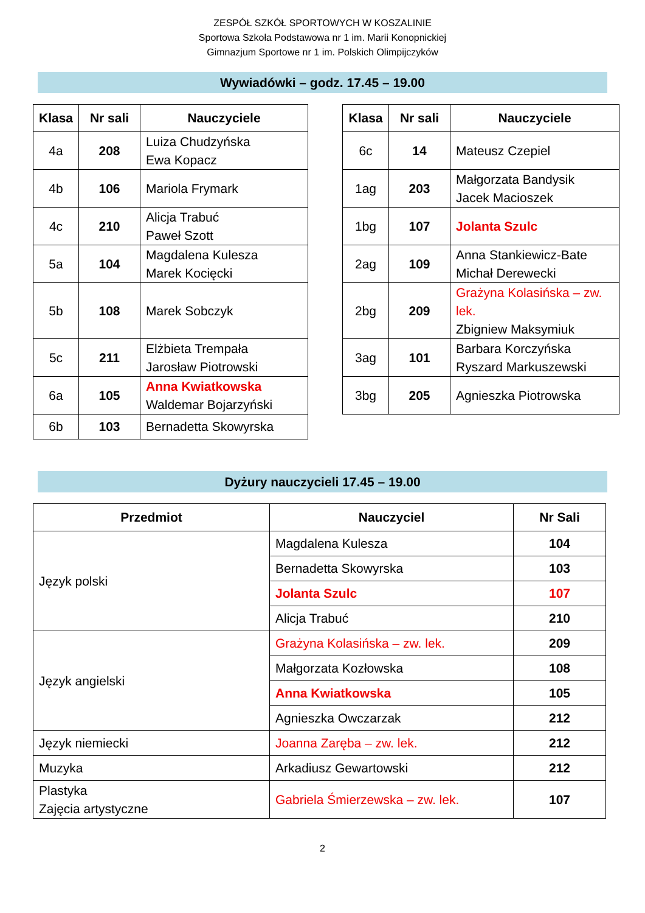ZESPÓŁ SZKÓŁ SPORTOWYCH W KOSZALINIE
Sportowa Szkoła Podstawowa nr 1 im. Marii Konopnickiej
Gimnazjum Sportowe nr 1 im. Polskich Olimpijczyków
Wywiadówki – godz. 17.45 – 19.00
| Klasa | Nr sali | Nauczyciele |
| --- | --- | --- |
| 4a | 208 | Luiza Chudzyńska Ewa Kopacz |
| 4b | 106 | Mariola Frymark |
| 4c | 210 | Alicja Trabuć Paweł Szott |
| 5a | 104 | Magdalena Kulesza Marek Kocięcki |
| 5b | 108 | Marek Sobczyk |
| 5c | 211 | Elżbieta Trempała Jarosław Piotrowski |
| 6a | 105 | Anna Kwiatkowska Waldemar Bojarzyński |
| 6b | 103 | Bernadetta Skowyrska |
| Klasa | Nr sali | Nauczyciele |
| --- | --- | --- |
| 6c | 14 | Mateusz Czepiel |
| 1ag | 203 | Małgorzata Bandysik Jacek Macioszek |
| 1bg | 107 | Jolanta Szulc |
| 2ag | 109 | Anna Stankiewicz-Bate Michał Derewecki |
| 2bg | 209 | Grażyna Kolasińska – zw. lek. Zbigniew Maksymiuk |
| 3ag | 101 | Barbara Korczyńska Ryszard Markuszewski |
| 3bg | 205 | Agnieszka Piotrowska |
Dyżury nauczycieli 17.45 – 19.00
| Przedmiot | Nauczyciel | Nr Sali |
| --- | --- | --- |
| Język polski | Magdalena Kulesza | 104 |
| | Bernadetta Skowyrska | 103 |
| | Jolanta Szulc | 107 |
| | Alicja Trabuć | 210 |
| Język angielski | Grażyna Kolasińska – zw. lek. | 209 |
| | Małgorzata Kozłowska | 108 |
| | Anna Kwiatkowska | 105 |
| | Agnieszka Owczarzak | 212 |
| Język niemiecki | Joanna Zaręba – zw. lek. | 212 |
| Muzyka | Arkadiusz Gewartowski | 212 |
| Plastyka Zajęcia artystyczne | Gabriela Śmierzewska – zw. lek. | 107 |
2